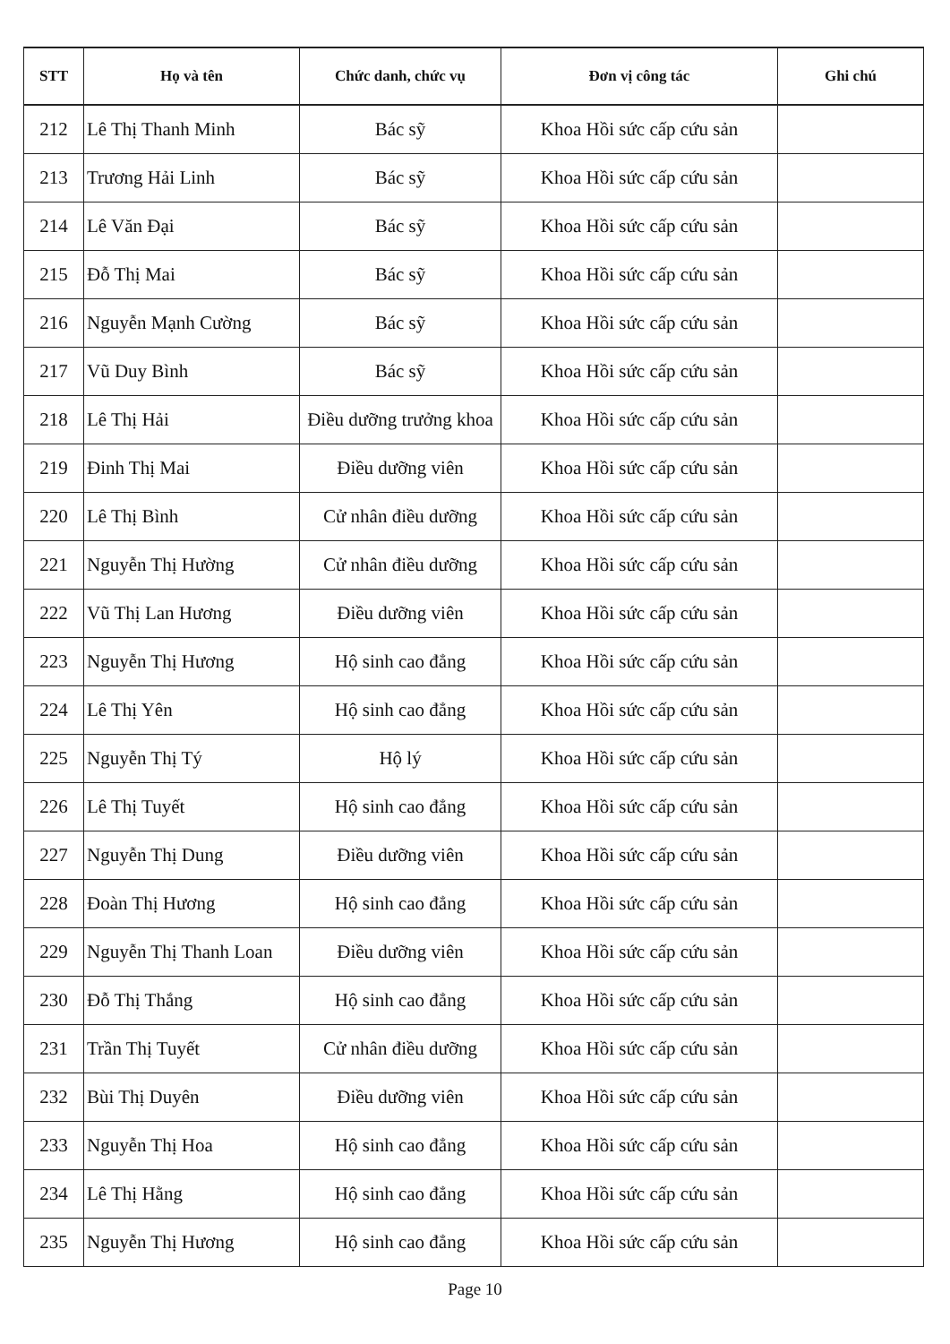| STT | Họ và tên | Chức danh, chức vụ | Đơn vị công tác | Ghi chú |
| --- | --- | --- | --- | --- |
| 212 | Lê Thị Thanh Minh | Bác sỹ | Khoa Hồi sức cấp cứu sản | |
| 213 | Trương Hải Linh | Bác sỹ | Khoa Hồi sức cấp cứu sản | |
| 214 | Lê Văn Đại | Bác sỹ | Khoa Hồi sức cấp cứu sản | |
| 215 | Đỗ Thị Mai | Bác sỹ | Khoa Hồi sức cấp cứu sản | |
| 216 | Nguyễn Mạnh Cường | Bác sỹ | Khoa Hồi sức cấp cứu sản | |
| 217 | Vũ Duy Bình | Bác sỹ | Khoa Hồi sức cấp cứu sản | |
| 218 | Lê Thị Hải | Điều dưỡng trưởng khoa | Khoa Hồi sức cấp cứu sản | |
| 219 | Đinh Thị Mai | Điều dưỡng viên | Khoa Hồi sức cấp cứu sản | |
| 220 | Lê Thị Bình | Cử nhân điều dưỡng | Khoa Hồi sức cấp cứu sản | |
| 221 | Nguyễn Thị Hường | Cử nhân điều dưỡng | Khoa Hồi sức cấp cứu sản | |
| 222 | Vũ Thị Lan Hương | Điều dưỡng viên | Khoa Hồi sức cấp cứu sản | |
| 223 | Nguyễn Thị Hương | Hộ sinh cao đẳng | Khoa Hồi sức cấp cứu sản | |
| 224 | Lê Thị Yên | Hộ sinh cao đẳng | Khoa Hồi sức cấp cứu sản | |
| 225 | Nguyễn Thị Tý | Hộ lý | Khoa Hồi sức cấp cứu sản | |
| 226 | Lê Thị Tuyết | Hộ sinh cao đẳng | Khoa Hồi sức cấp cứu sản | |
| 227 | Nguyễn Thị Dung | Điều dưỡng viên | Khoa Hồi sức cấp cứu sản | |
| 228 | Đoàn Thị Hương | Hộ sinh cao đẳng | Khoa Hồi sức cấp cứu sản | |
| 229 | Nguyễn Thị Thanh Loan | Điều dưỡng viên | Khoa Hồi sức cấp cứu sản | |
| 230 | Đỗ Thị Thắng | Hộ sinh cao đẳng | Khoa Hồi sức cấp cứu sản | |
| 231 | Trần Thị Tuyết | Cử nhân điều dưỡng | Khoa Hồi sức cấp cứu sản | |
| 232 | Bùi Thị Duyên | Điều dưỡng viên | Khoa Hồi sức cấp cứu sản | |
| 233 | Nguyễn Thị Hoa | Hộ sinh cao đẳng | Khoa Hồi sức cấp cứu sản | |
| 234 | Lê Thị Hằng | Hộ sinh cao đẳng | Khoa Hồi sức cấp cứu sản | |
| 235 | Nguyễn Thị Hương | Hộ sinh cao đẳng | Khoa Hồi sức cấp cứu sản | |
Page 10